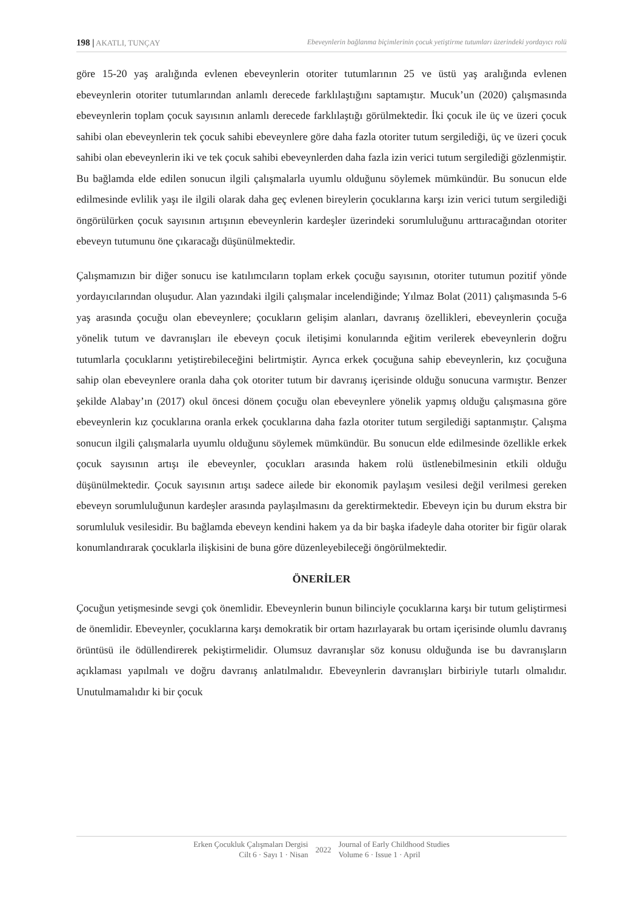198 | AKATLI, TUNÇAY Ebeveynlerin bağlanma biçimlerinin çocuk yetiştirme tutumları üzerindeki yordayıcı rolü
göre 15-20 yaş aralığında evlenen ebeveynlerin otoriter tutumlarının 25 ve üstü yaş aralığında evlenen ebeveynlerin otoriter tutumlarından anlamlı derecede farklılaştığını saptamıştır. Mucuk’un (2020) çalışmasında ebeveynlerin toplam çocuk sayısının anlamlı derecede farklılaştığı görülmektedir. İki çocuk ile üç ve üzeri çocuk sahibi olan ebeveynlerin tek çocuk sahibi ebeveynlere göre daha fazla otoriter tutum sergilediği, üç ve üzeri çocuk sahibi olan ebeveynlerin iki ve tek çocuk sahibi ebeveynlerden daha fazla izin verici tutum sergilediği gözlenmiştir. Bu bağlamda elde edilen sonucun ilgili çalışmalarla uyumlu olduğunu söylemek mümkündür. Bu sonucun elde edilmesinde evlilik yaşı ile ilgili olarak daha geç evlenen bireylerin çocuklarına karşı izin verici tutum sergilediği öngörülürken çocuk sayısının artışının ebeveynlerin kardeşler üzerindeki sorumluluğunu arttıracağından otoriter ebeveyn tutumunu öne çıkaracağı düşünülmektedir.
Çalışmamızın bir diğer sonucu ise katılımcıların toplam erkek çocuğu sayısının, otoriter tutumun pozitif yönde yordayıcılarından oluşudur. Alan yazındaki ilgili çalışmalar incelendiğinde; Yılmaz Bolat (2011) çalışmasında 5-6 yaş arasında çocuğu olan ebeveynlere; çocukların gelişim alanları, davranış özellikleri, ebeveynlerin çocuğa yönelik tutum ve davranışları ile ebeveyn çocuk iletişimi konularında eğitim verilerek ebeveynlerin doğru tutumlarla çocuklarını yetiştirebileceğini belirtmiştir. Ayrıca erkek çocuğuna sahip ebeveynlerin, kız çocuğuna sahip olan ebeveynlere oranla daha çok otoriter tutum bir davranış içerisinde olduğu sonucuna varmıştır. Benzer şekilde Alabay’ın (2017) okul öncesi dönem çocuğu olan ebeveynlere yönelik yapmış olduğu çalışmasına göre ebeveynlerin kız çocuklarına oranla erkek çocuklarına daha fazla otoriter tutum sergilediği saptanmıştır. Çalışma sonucun ilgili çalışmalarla uyumlu olduğunu söylemek mümkündür. Bu sonucun elde edilmesinde özellikle erkek çocuk sayısının artışı ile ebeveynler, çocukları arasında hakem rolü üstlenebilmesinin etkili olduğu düşünülmektedir. Çocuk sayısının artışı sadece ailede bir ekonomik paylaşım vesilesi değil verilmesi gereken ebeveyn sorumluluğunun kardeşler arasında paylaşılmasını da gerektirmektedir. Ebeveyn için bu durum ekstra bir sorumluluk vesilesidir. Bu bağlamda ebeveyn kendini hakem ya da bir başka ifadeyle daha otoriter bir figür olarak konumlandırarak çocuklarla ilişkisini de buna göre düzenleyebileceği öngörülmektedir.
ÖNERİLER
Çocuğun yetişmesinde sevgi çok önemlidir. Ebeveynlerin bunun bilinciyle çocuklarına karşı bir tutum geliştirmesi de önemlidir. Ebeveynler, çocuklarına karşı demokratik bir ortam hazırlayarak bu ortam içerisinde olumlu davranış örüntüsü ile ödüllendirerek pekiştirmelidir. Olumsuz davranışlar söz konusu olduğunda ise bu davranışların açıklaması yapılmalı ve doğru davranış anlatılmalıdır. Ebeveynlerin davranışları birbiriyle tutarlı olmalıdır. Unutulmamalıdır ki bir çocuk
Erken Çocukluk Çalışmaları Dergisi
Cilt 6 · Sayı 1 · Nisan
2022
Journal of Early Childhood Studies
Volume 6 · Issue 1 · April